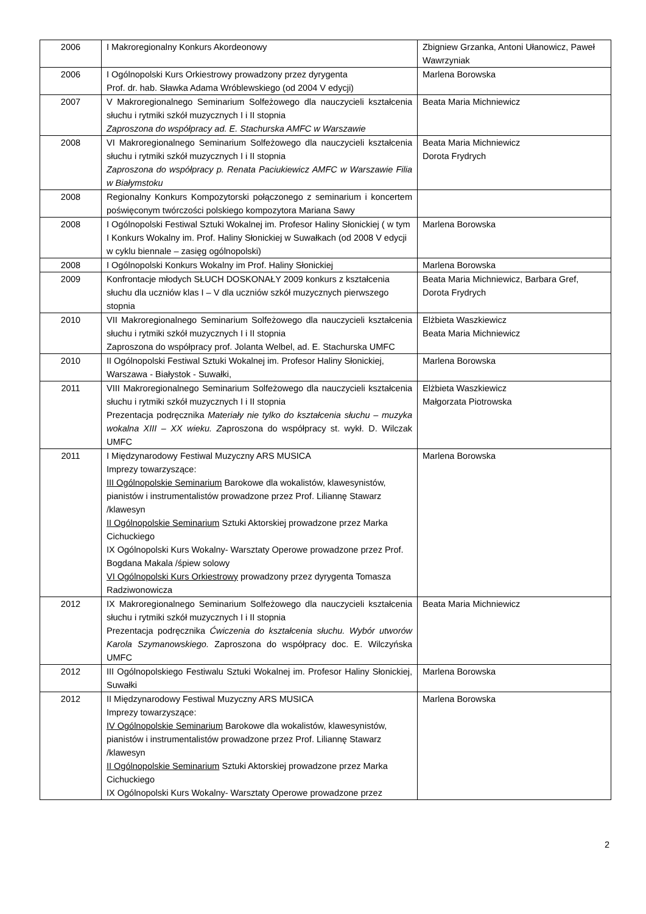| 2006 | I Makroregionalny Konkurs Akordeonowy | Zbigniew Grzanka, Antoni Ułanowicz, Paweł Wawrzyniak |
| 2006 | I Ogólnopolski Kurs Orkiestrowy prowadzony przez dyrygenta Prof. dr. hab. Sławka Adama Wróblewskiego (od 2004 V edycji) | Marlena Borowska |
| 2007 | V Makroregionalnego Seminarium Solfeżowego dla nauczycieli kształcenia słuchu i rytmiki szkół muzycznych I i II stopnia Zaproszona do współpracy ad. E. Stachurska AMFC w Warszawie | Beata Maria Michniewicz |
| 2008 | VI Makroregionalnego Seminarium Solfeżowego dla nauczycieli kształcenia słuchu i rytmiki szkół muzycznych I i II stopnia Zaproszona do współpracy p. Renata Paciukiewicz AMFC w Warszawie Filia w Białymstoku | Beata Maria Michniewicz Dorota Frydrych |
| 2008 | Regionalny Konkurs Kompozytorski połączonego z seminarium i koncertem poświęconym twórczości polskiego kompozytora Mariana Sawy | |
| 2008 | I Ogólnopolski Festiwal Sztuki Wokalnej im. Profesor Haliny Słonickiej ( w tym I Konkurs Wokalny im. Prof. Haliny Słonickiej w Suwałkach (od 2008 V edycji w cyklu biennale – zasięg ogólnopolski) | Marlena Borowska |
| 2008 | I Ogólnopolski Konkurs Wokalny im Prof. Haliny Słonickiej | Marlena Borowska |
| 2009 | Konfrontacje młodych SŁUCH DOSKONAŁY 2009 konkurs z kształcenia słuchu dla uczniów klas I – V dla uczniów szkół muzycznych pierwszego stopnia | Beata Maria Michniewicz, Barbara Gref, Dorota Frydrych |
| 2010 | VII Makroregionalnego Seminarium Solfeżowego dla nauczycieli kształcenia słuchu i rytmiki szkół muzycznych I i II stopnia Zaproszona do współpracy prof. Jolanta Welbel, ad. E. Stachurska UMFC | Elżbieta Waszkiewicz Beata Maria Michniewicz |
| 2010 | II Ogólnopolski Festiwal Sztuki Wokalnej im. Profesor Haliny Słonickiej, Warszawa - Białystok - Suwałki, | Marlena Borowska |
| 2011 | VIII Makroregionalnego Seminarium Solfeżowego dla nauczycieli kształcenia słuchu i rytmiki szkół muzycznych I i II stopnia Prezentacja podręcznika Materiały nie tylko do kształcenia słuchu – muzyka wokalna XIII – XX wieku. Z aproszona do współpracy st. wykł. D. Wilczak UMFC | Elżbieta Waszkiewicz Małgorzata Piotrowska |
| 2011 | I Międzynarodowy Festiwal Muzyczny ARS MUSICA Imprezy towarzyszące: III Ogólnopolskie Seminarium Barokowe dla wokalistów, klawesynistów, pianistów i instrumentalistów prowadzone przez Prof. Liliannę Stawarz /klawesyn II Ogólnopolskie Seminarium Sztuki Aktorskiej prowadzone przez Marka Cichuckiego IX Ogólnopolski Kurs Wokalny- Warsztaty Operowe prowadzone przez Prof. Bogdana Makala /śpiew solowy VI Ogólnopolski Kurs Orkiestrowy prowadzony przez dyrygenta Tomasza Radziwonowicza | Marlena Borowska |
| 2012 | IX Makroregionalnego Seminarium Solfeżowego dla nauczycieli kształcenia słuchu i rytmiki szkół muzycznych I i II stopnia Prezentacja podręcznika Ćwiczenia do kształcenia słuchu. Wybór utworów Karola Szymanowskiego. Zaproszona do współpracy doc. E. Wilczyńska UMFC | Beata Maria Michniewicz |
| 2012 | III Ogólnopolskiego Festiwalu Sztuki Wokalnej im. Profesor Haliny Słonickiej, Suwałki | Marlena Borowska |
| 2012 | II Międzynarodowy Festiwal Muzyczny ARS MUSICA Imprezy towarzyszące: IV Ogólnopolskie Seminarium Barokowe dla wokalistów, klawesynistów, pianistów i instrumentalistów prowadzone przez Prof. Liliannę Stawarz /klawesyn II Ogólnopolskie Seminarium Sztuki Aktorskiej prowadzone przez Marka Cichuckiego IX Ogólnopolski Kurs Wokalny- Warsztaty Operowe prowadzone przez | Marlena Borowska |
2